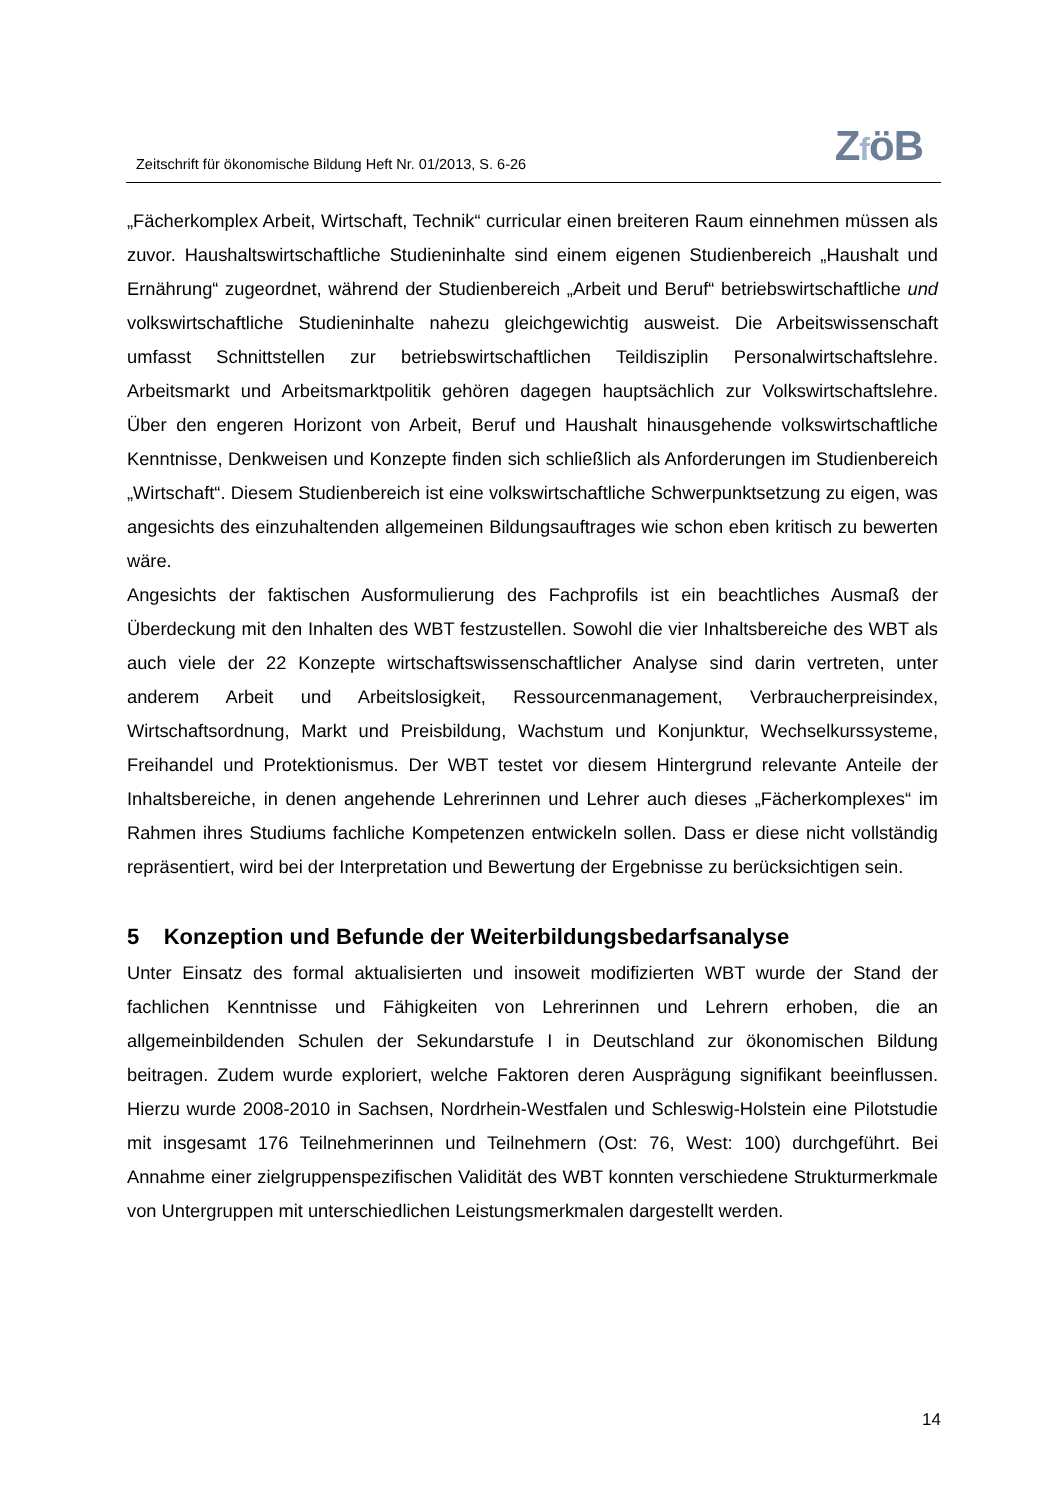Zeitschrift für ökonomische Bildung Heft Nr. 01/2013, S. 6-26
ZföB
„Fächerkomplex Arbeit, Wirtschaft, Technik“ curricular einen breiteren Raum einnehmen müssen als zuvor. Haushaltswirtschaftliche Studieninhalte sind einem eigenen Studienbereich „Haushalt und Ernährung“ zugeordnet, während der Studienbereich „Arbeit und Beruf“ betriebswirtschaftliche und volkswirtschaftliche Studieninhalte nahezu gleichgewichtig ausweist. Die Arbeitswissenschaft umfasst Schnittstellen zur betriebswirtschaftlichen Teildisziplin Personalwirtschaftslehre. Arbeitsmarkt und Arbeitsmarktpolitik gehören dagegen hauptsächlich zur Volkswirtschaftslehre. Über den engeren Horizont von Arbeit, Beruf und Haushalt hinausgehende volkswirtschaftliche Kenntnisse, Denkweisen und Konzepte finden sich schließlich als Anforderungen im Studienbereich „Wirtschaft“. Diesem Studienbereich ist eine volkswirtschaftliche Schwerpunktsetzung zu eigen, was angesichts des einzuhaltenden allgemeinen Bildungsauftrages wie schon eben kritisch zu bewerten wäre.
Angesichts der faktischen Ausformulierung des Fachprofils ist ein beachtliches Ausmaß der Überdeckung mit den Inhalten des WBT festzustellen. Sowohl die vier Inhaltsbereiche des WBT als auch viele der 22 Konzepte wirtschaftswissenschaftlicher Analyse sind darin vertreten, unter anderem Arbeit und Arbeitslosigkeit, Ressourcenmanagement, Verbraucherpreisindex, Wirtschaftsordnung, Markt und Preisbildung, Wachstum und Konjunktur, Wechselkurssysteme, Freihandel und Protektionismus. Der WBT testet vor diesem Hintergrund relevante Anteile der Inhaltsbereiche, in denen angehende Lehrerinnen und Lehrer auch dieses „Fächerkomplexes“ im Rahmen ihres Studiums fachliche Kompetenzen entwickeln sollen. Dass er diese nicht vollständig repräsentiert, wird bei der Interpretation und Bewertung der Ergebnisse zu berücksichtigen sein.
5 Konzeption und Befunde der Weiterbildungsbedarfsanalyse
Unter Einsatz des formal aktualisierten und insoweit modifizierten WBT wurde der Stand der fachlichen Kenntnisse und Fähigkeiten von Lehrerinnen und Lehrern erhoben, die an allgemeinbildenden Schulen der Sekundarstufe I in Deutschland zur ökonomischen Bildung beitragen. Zudem wurde exploriert, welche Faktoren deren Ausprägung signifikant beeinflussen. Hierzu wurde 2008-2010 in Sachsen, Nordrhein-Westfalen und Schleswig-Holstein eine Pilotstudie mit insgesamt 176 Teilnehmerinnen und Teilnehmern (Ost: 76, West: 100) durchgeführt. Bei Annahme einer zielgruppenspezifischen Validität des WBT konnten verschiedene Strukturmerkmale von Untergruppen mit unterschiedlichen Leistungsmerkmalen dargestellt werden.
14